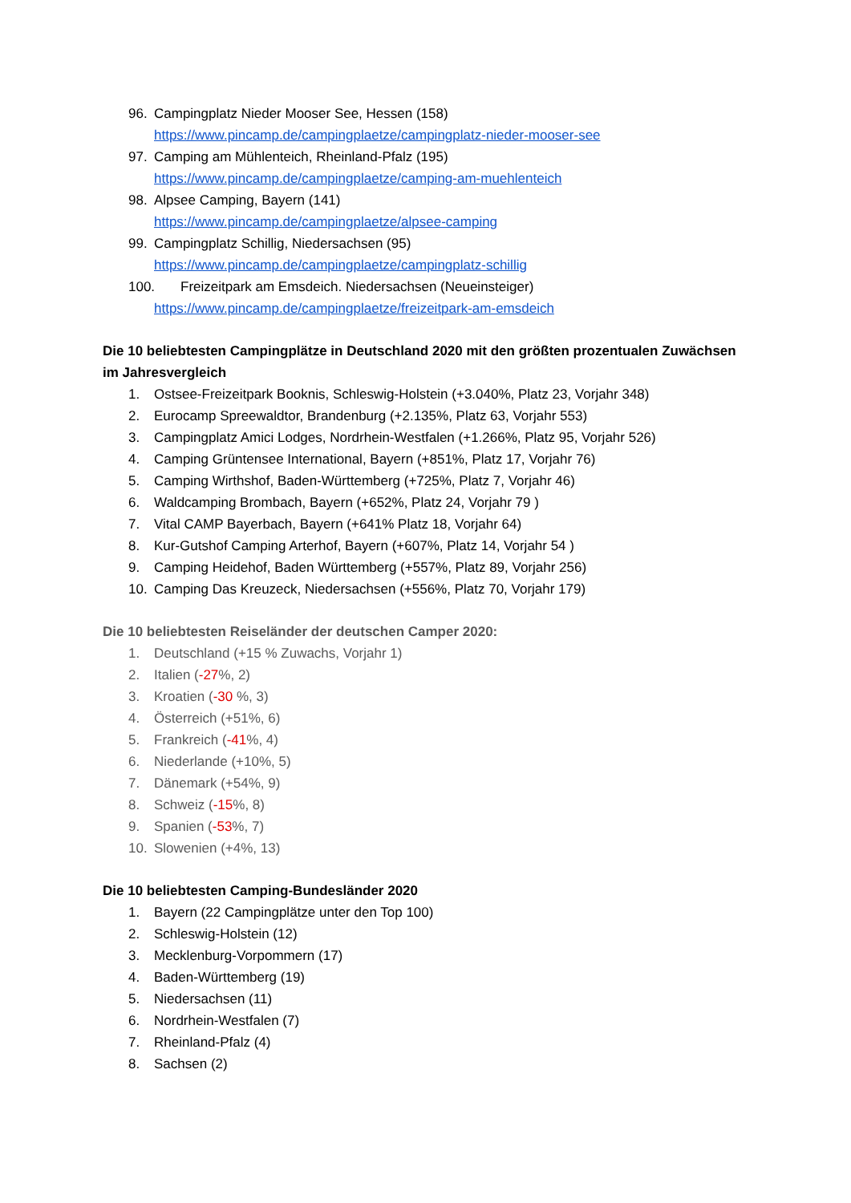96. Campingplatz Nieder Mooser See, Hessen (158)
https://www.pincamp.de/campingplaetze/campingplatz-nieder-mooser-see
97. Camping am Mühlenteich, Rheinland-Pfalz (195)
https://www.pincamp.de/campingplaetze/camping-am-muehlenteich
98. Alpsee Camping, Bayern (141)
https://www.pincamp.de/campingplaetze/alpsee-camping
99. Campingplatz Schillig, Niedersachsen (95)
https://www.pincamp.de/campingplaetze/campingplatz-schillig
100. Freizeitpark am Emsdeich. Niedersachsen (Neueinsteiger)
https://www.pincamp.de/campingplaetze/freizeitpark-am-emsdeich
Die 10 beliebtesten Campingplätze in Deutschland 2020 mit den größten prozentualen Zuwächsen im Jahresvergleich
1. Ostsee-Freizeitpark Booknis, Schleswig-Holstein (+3.040%, Platz 23, Vorjahr 348)
2. Eurocamp Spreewaldtor, Brandenburg (+2.135%, Platz 63, Vorjahr 553)
3. Campingplatz Amici Lodges, Nordrhein-Westfalen (+1.266%, Platz 95, Vorjahr 526)
4. Camping Grüntensee International, Bayern (+851%, Platz 17, Vorjahr 76)
5. Camping Wirthshof, Baden-Württemberg (+725%, Platz 7, Vorjahr 46)
6. Waldcamping Brombach, Bayern (+652%, Platz 24, Vorjahr 79 )
7. Vital CAMP Bayerbach, Bayern (+641% Platz 18, Vorjahr 64)
8. Kur-Gutshof Camping Arterhof, Bayern (+607%, Platz 14, Vorjahr 54 )
9. Camping Heidehof, Baden Württemberg (+557%, Platz 89, Vorjahr 256)
10. Camping Das Kreuzeck, Niedersachsen (+556%, Platz 70, Vorjahr 179)
Die 10 beliebtesten Reiseländer der deutschen Camper 2020:
1. Deutschland (+15 % Zuwachs, Vorjahr 1)
2. Italien (-27%, 2)
3. Kroatien (-30 %, 3)
4. Österreich (+51%, 6)
5. Frankreich (-41%, 4)
6. Niederlande (+10%, 5)
7. Dänemark (+54%, 9)
8. Schweiz (-15%, 8)
9. Spanien (-53%, 7)
10. Slowenien (+4%, 13)
Die 10 beliebtesten Camping-Bundesländer 2020
1. Bayern (22 Campingplätze unter den Top 100)
2. Schleswig-Holstein (12)
3. Mecklenburg-Vorpommern (17)
4. Baden-Württemberg (19)
5. Niedersachsen (11)
6. Nordrhein-Westfalen (7)
7. Rheinland-Pfalz (4)
8. Sachsen (2)